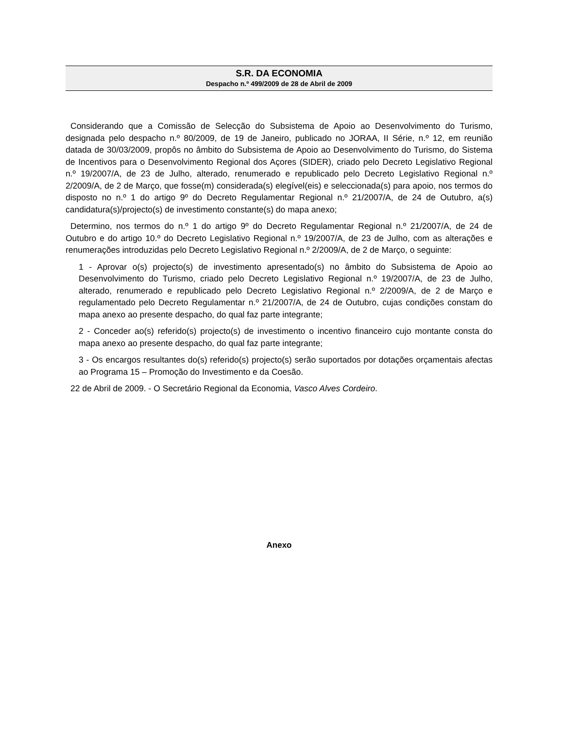S.R. DA ECONOMIA
Despacho n.º 499/2009 de 28 de Abril de 2009
Considerando que a Comissão de Selecção do Subsistema de Apoio ao Desenvolvimento do Turismo, designada pelo despacho n.º 80/2009, de 19 de Janeiro, publicado no JORAA, II Série, n.º 12, em reunião datada de 30/03/2009, propôs no âmbito do Subsistema de Apoio ao Desenvolvimento do Turismo, do Sistema de Incentivos para o Desenvolvimento Regional dos Açores (SIDER), criado pelo Decreto Legislativo Regional n.º 19/2007/A, de 23 de Julho, alterado, renumerado e republicado pelo Decreto Legislativo Regional n.º 2/2009/A, de 2 de Março, que fosse(m) considerada(s) elegível(eis) e seleccionada(s) para apoio, nos termos do disposto no n.º 1 do artigo 9º do Decreto Regulamentar Regional n.º 21/2007/A, de 24 de Outubro, a(s) candidatura(s)/projecto(s) de investimento constante(s) do mapa anexo;
Determino, nos termos do n.º 1 do artigo 9º do Decreto Regulamentar Regional n.º 21/2007/A, de 24 de Outubro e do artigo 10.º do Decreto Legislativo Regional n.º 19/2007/A, de 23 de Julho, com as alterações e renumerações introduzidas pelo Decreto Legislativo Regional n.º 2/2009/A, de 2 de Março, o seguinte:
1 - Aprovar o(s) projecto(s) de investimento apresentado(s) no âmbito do Subsistema de Apoio ao Desenvolvimento do Turismo, criado pelo Decreto Legislativo Regional n.º 19/2007/A, de 23 de Julho, alterado, renumerado e republicado pelo Decreto Legislativo Regional n.º 2/2009/A, de 2 de Março e regulamentado pelo Decreto Regulamentar n.º 21/2007/A, de 24 de Outubro, cujas condições constam do mapa anexo ao presente despacho, do qual faz parte integrante;
2 - Conceder ao(s) referido(s) projecto(s) de investimento o incentivo financeiro cujo montante consta do mapa anexo ao presente despacho, do qual faz parte integrante;
3 - Os encargos resultantes do(s) referido(s) projecto(s) serão suportados por dotações orçamentais afectas ao Programa 15 – Promoção do Investimento e da Coesão.
22 de Abril de 2009. - O Secretário Regional da Economia, Vasco Alves Cordeiro.
Anexo